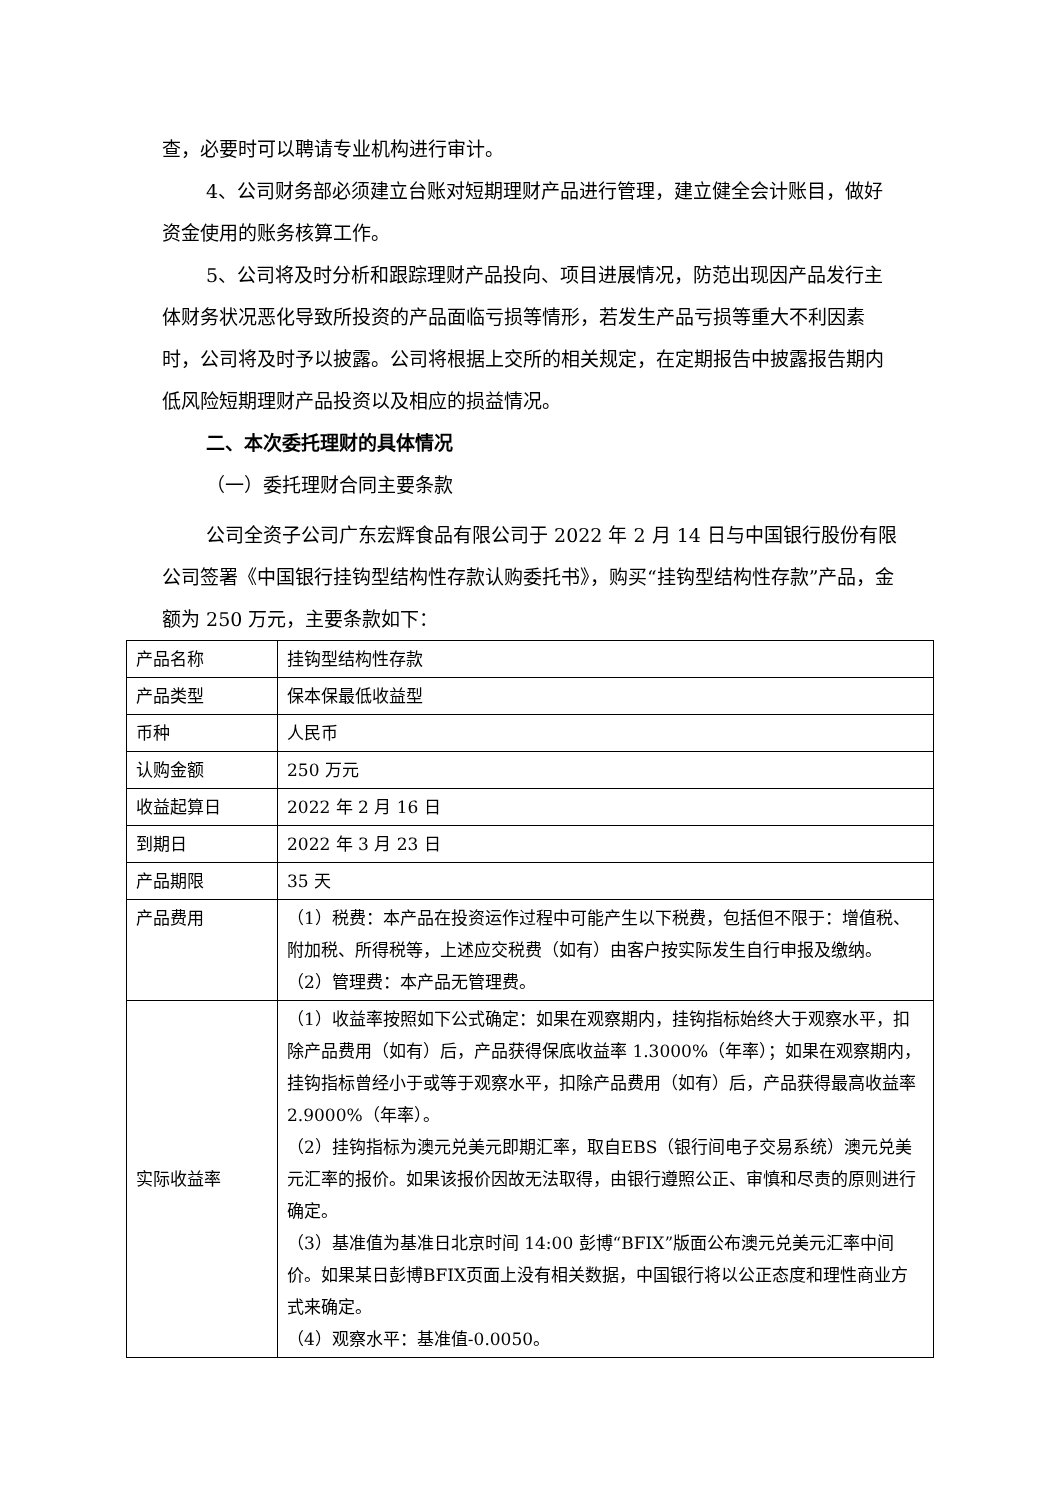查，必要时可以聘请专业机构进行审计。
4、公司财务部必须建立台账对短期理财产品进行管理，建立健全会计账目，做好资金使用的账务核算工作。
5、公司将及时分析和跟踪理财产品投向、项目进展情况，防范出现因产品发行主体财务状况恶化导致所投资的产品面临亏损等情形，若发生产品亏损等重大不利因素时，公司将及时予以披露。公司将根据上交所的相关规定，在定期报告中披露报告期内低风险短期理财产品投资以及相应的损益情况。
二、本次委托理财的具体情况
（一）委托理财合同主要条款
公司全资子公司广东宏辉食品有限公司于 2022 年 2 月 14 日与中国银行股份有限公司签署《中国银行挂钩型结构性存款认购委托书》，购买“挂钩型结构性存款”产品，金额为 250 万元，主要条款如下：
| 产品名称 | 挂钩型结构性存款 |
| 产品类型 | 保本保最低收益型 |
| 币种 | 人民币 |
| 认购金额 | 250 万元 |
| 收益起算日 | 2022 年 2 月 16 日 |
| 到期日 | 2022 年 3 月 23 日 |
| 产品期限 | 35 天 |
| 产品费用 | （1）税费：本产品在投资运作过程中可能产生以下税费，包括但不限于：增值税、附加税、所得税等，上述应交税费（如有）由客户按实际发生自行申报及缴纳。 （2）管理费：本产品无管理费。 |
| 实际收益率 | （1）收益率按照如下公式确定：如果在观察期内，挂钩指标始终大于观察水平，扣除产品费用（如有）后，产品获得保底收益率 1.3000%（年率）；如果在观察期内，挂钩指标曾经小于或等于观察水平，扣除产品费用（如有）后，产品获得最高收益率 2.9000%（年率）。 （2）挂钩指标为澳元兑美元即期汇率，取自EBS（银行间电子交易系统）澳元兑美元汇率的报价。如果该报价因故无法取得，由银行遵照公正、审慎和尽责的原则进行确定。 （3）基准值为基准日北京时间 14:00 彭博“BFIX”版面公布澳元兑美元汇率中间价。如果某日彭博BFIX页面上没有相关数据，中国银行将以公正态度和理性商业方式来确定。 （4）观察水平：基准值-0.0050。 |